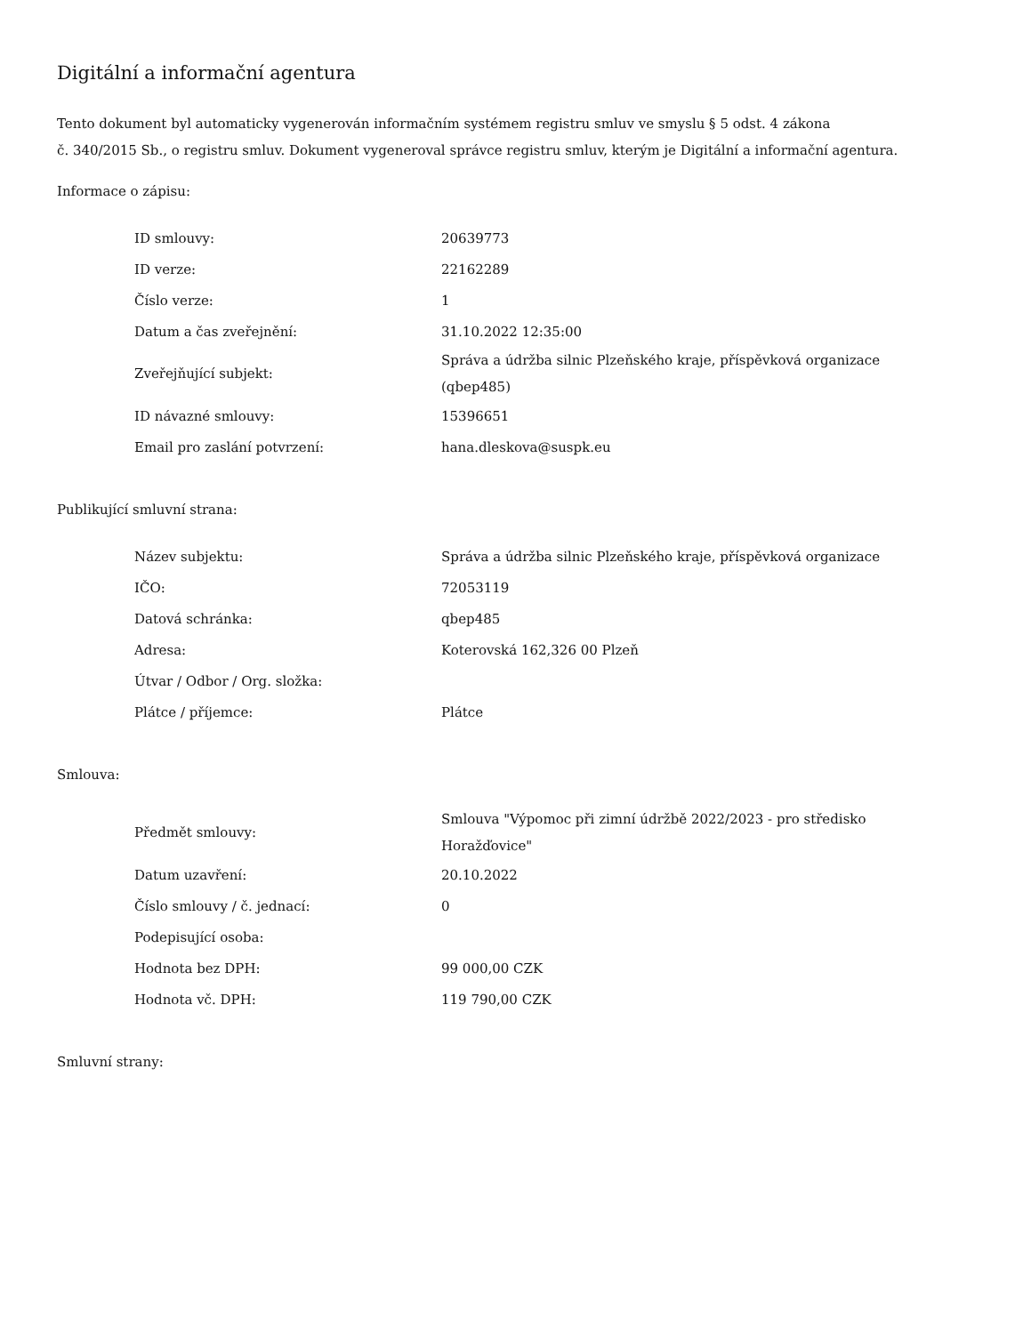Digitální a informační agentura
Tento dokument byl automaticky vygenerován informačním systémem registru smluv ve smyslu § 5 odst. 4 zákona
č. 340/2015 Sb., o registru smluv. Dokument vygeneroval správce registru smluv, kterým je Digitální a informační agentura.
Informace o zápisu:
| ID smlouvy: | 20639773 |
| ID verze: | 22162289 |
| Číslo verze: | 1 |
| Datum a čas zveřejnění: | 31.10.2022 12:35:00 |
| Zveřejňující subjekt: | Správa a údržba silnic Plzeňského kraje, příspěvková organizace (qbep485) |
| ID návazné smlouvy: | 15396651 |
| Email pro zaslání potvrzení: | hana.dleskova@suspk.eu |
Publikující smluvní strana:
| Název subjektu: | Správa a údržba silnic Plzeňského kraje, příspěvková organizace |
| IČO: | 72053119 |
| Datová schránka: | qbep485 |
| Adresa: | Koterovská 162,326 00 Plzeň |
| Útvar / Odbor / Org. složka: | |
| Plátce / příjemce: | Plátce |
Smlouva:
| Předmět smlouvy: | Smlouva "Výpomoc při zimní údržbě 2022/2023 - pro středisko Horažďovice" |
| Datum uzavření: | 20.10.2022 |
| Číslo smlouvy / č. jednací: | 0 |
| Podepisující osoba: | |
| Hodnota bez DPH: | 99 000,00 CZK |
| Hodnota vč. DPH: | 119 790,00 CZK |
Smluvní strany: